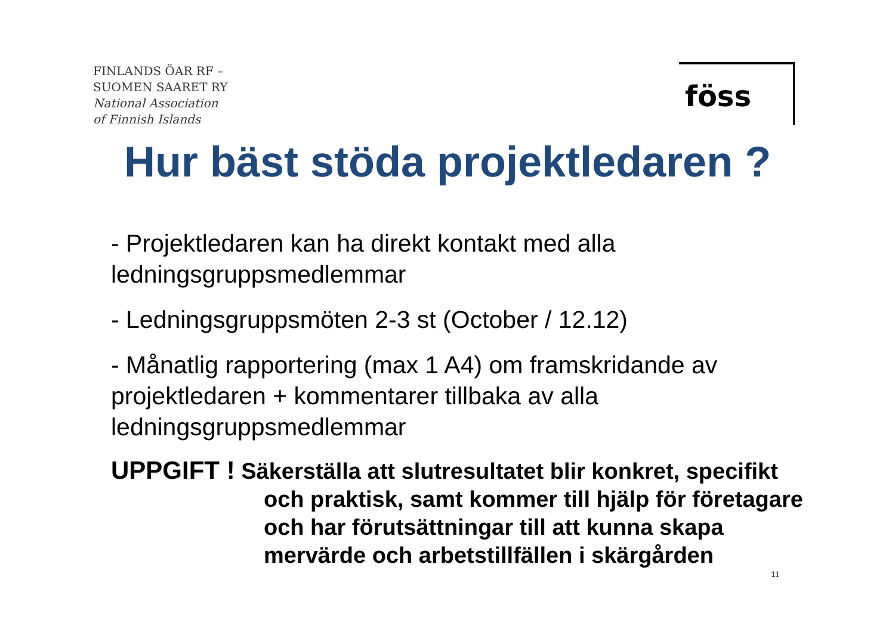FINLANDS ÖAR RF –
SUOMEN SAARET RY
National Association
of Finnish Islands
föss
Hur bäst stöda projektledaren ?
- Projektledaren kan ha direkt kontakt med alla ledningsgruppsmedlemmar
- Ledningsgruppsmöten 2-3 st (October / 12.12)
- Månatlig rapportering (max 1 A4) om framskridande av projektledaren + kommentarer tillbaka av alla ledningsgruppsmedlemmar
UPPGIFT ! Säkerställa att slutresultatet blir konkret, specifikt
och praktisk, samt kommer till hjälp för företagare
och har förutsättningar till att kunna skapa
mervärde och arbetstillfällen i skärgården
11